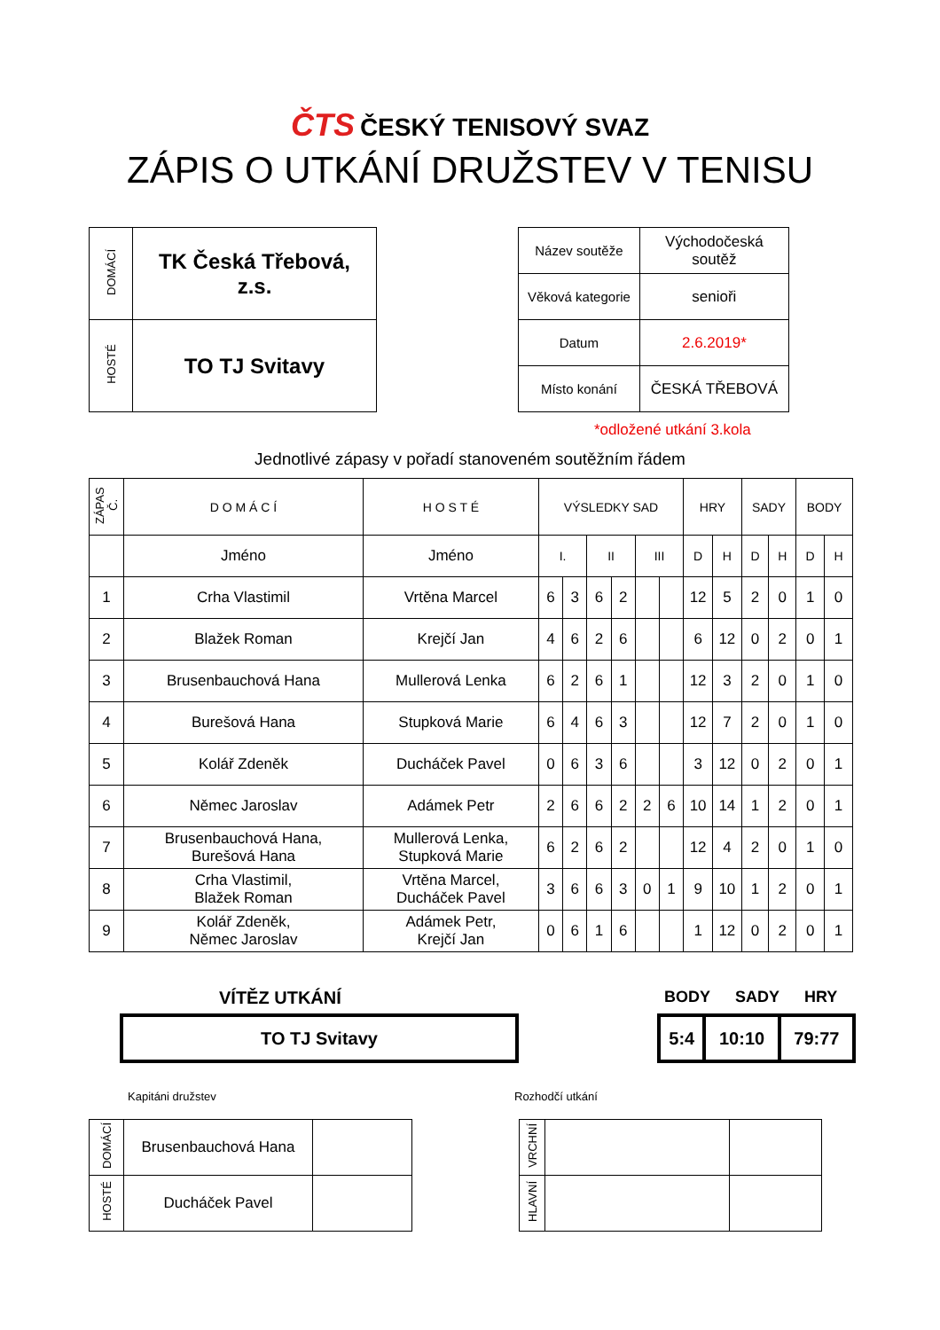ČTS ČESKÝ TENISOVÝ SVAZ
ZÁPIS O UTKÁNÍ DRUŽSTEV V TENISU
| DOMÁCÍ | TK Česká Třebová, z.s. |
| HOSTÉ | TO TJ Svitavy |
| Název soutěže | Východočeská soutěž |
| Věková kategorie | senioři |
| Datum | 2.6.2019* |
| Místo konání | ČESKÁ TŘEBOVÁ |
*odložené utkání 3.kola
Jednotlivé zápasy v pořadí stanoveném soutěžním řádem
| ZÁPAS Č. | D O M Á C Í | H O S T É | VÝSLEDKY SAD | | | | | | HRY | | SADY | | BODY | |
| | Jméno | Jméno | I. | | II | | III | | D | H | D | H | D | H |
| 1 | Crha Vlastimil | Vrtěna Marcel | 6 | 3 | 6 | 2 | | | 12 | 5 | 2 | 0 | 1 | 0 |
| 2 | Blažek Roman | Krejčí Jan | 4 | 6 | 2 | 6 | | | 6 | 12 | 0 | 2 | 0 | 1 |
| 3 | Brusenbauchová Hana | Mullerová Lenka | 6 | 2 | 6 | 1 | | | 12 | 3 | 2 | 0 | 1 | 0 |
| 4 | Burešová Hana | Stupková Marie | 6 | 4 | 6 | 3 | | | 12 | 7 | 2 | 0 | 1 | 0 |
| 5 | Kolář Zdeněk | Ducháček Pavel | 0 | 6 | 3 | 6 | | | 3 | 12 | 0 | 2 | 0 | 1 |
| 6 | Němec Jaroslav | Adámek Petr | 2 | 6 | 6 | 2 | 2 | 6 | 10 | 14 | 1 | 2 | 0 | 1 |
| 7 | Brusenbauchová Hana, Burešová Hana | Mullerová Lenka, Stupková Marie | 6 | 2 | 6 | 2 | | | 12 | 4 | 2 | 0 | 1 | 0 |
| 8 | Crha Vlastimil, Blažek Roman | Vrtěna Marcel, Ducháček Pavel | 3 | 6 | 6 | 3 | 0 | 1 | 9 | 10 | 1 | 2 | 0 | 1 |
| 9 | Kolář Zdeněk, Němec Jaroslav | Adámek Petr, Krejčí Jan | 0 | 6 | 1 | 6 | | | 1 | 12 | 0 | 2 | 0 | 1 |
VÍTĚZ UTKÁNÍ
| TO TJ Svitavy |
BODY SADY HRY
| 5:4 | 10:10 | 79:77 |
Kapitáni družstev
| DOMÁCÍ | Brusenbauchová Hana | |
| HOSTÉ | Ducháček Pavel | |
Rozhodčí utkání
| VRCHNÍ | | |
| HLAVNÍ | | |